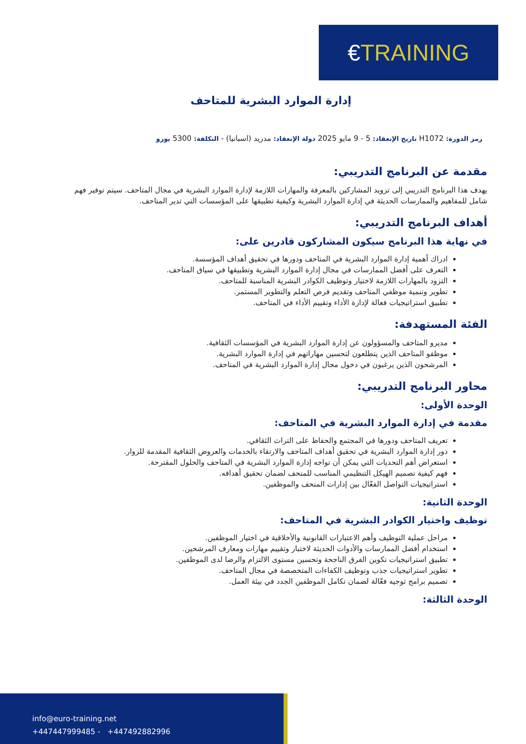€TRAINING
إدارة الموارد البشرية للمتاحف
رمز الدورة: H1072 تاريخ الإنعقاد: 5 - 9 مايو 2025 دولة الإنعقاد: مدريد (اسبانيا) - التكلفة: 5300 يورو
مقدمة عن البرنامج التدريبي:
يهدف هذا البرنامج التدريبي إلى تزويد المشاركين بالمعرفة والمهارات اللازمة لإدارة الموارد البشرية في مجال المتاحف. سيتم توفير فهم شامل للمفاهيم والممارسات الحديثة في إدارة الموارد البشرية وكيفية تطبيقها على المؤسسات التي تدير المتاحف.
أهداف البرنامج التدريبي:
في نهاية هذا البرنامج سيكون المشاركون قادرين على:
ادراك أهمية إدارة الموارد البشرية في المتاحف ودورها في تحقيق أهداف المؤسسة.
التعرف على أفضل الممارسات في مجال إدارة الموارد البشرية وتطبيقها في سياق المتاحف.
التزود بالمهارات اللازمة لاختيار وتوظيف الكوادر البشرية المناسبة للمتاحف.
تطوير وتنمية موظفي المتاحف وتقديم فرص التعلم والتطوير المستمر.
تطبيق استراتيجيات فعالة لإدارة الأداء وتقييم الأداء في المتاحف.
الفئة المستهدفة:
مديرو المتاحف والمسؤولون عن إدارة الموارد البشرية في المؤسسات الثقافية.
موظفو المتاحف الذين يتطلعون لتحسين مهاراتهم في إدارة الموارد البشرية.
المرشحون الذين يرغبون في دخول مجال إدارة الموارد البشرية في المتاحف.
محاور البرنامج التدريبي:
الوحدة الأولى:
مقدمة في إدارة الموارد البشرية في المتاحف:
تعريف المتاحف ودورها في المجتمع والحفاظ على التراث الثقافي.
دور إدارة الموارد البشرية في تحقيق أهداف المتاحف والارتقاء بالخدمات والعروض الثقافية المقدمة للزوار.
استعراض أهم التحديات التي يمكن أن تواجه إدارة الموارد البشرية في المتاحف والحلول المقترحة.
فهم كيفية تصميم الهيكل التنظيمي المناسب للمتحف لضمان تحقيق أهدافه.
استراتيجيات التواصل الفعّال بين إدارات المتحف والموظفين.
الوحدة الثانية:
توظيف واختيار الكوادر البشرية في المتاحف:
مراحل عملية التوظيف وأهم الاعتبارات القانونية والأخلاقية في اختيار الموظفين.
استخدام أفضل الممارسات والأدوات الحديثة لاختبار وتقييم مهارات ومعارف المرشحين.
تطبيق استراتيجيات تكوين الفرق الناجحة وتحسين مستوى الالتزام والرضا لدى الموظفين.
تطوير استراتيجيات جذب وتوظيف الكفاءات المتخصصة في مجال المتاحف.
تصميم برامج توجيه فعّالة لضمان تكامل الموظفين الجدد في بيئة العمل.
الوحدة الثالثة:
info@euro-training.net
+447447999485 - +447492882996